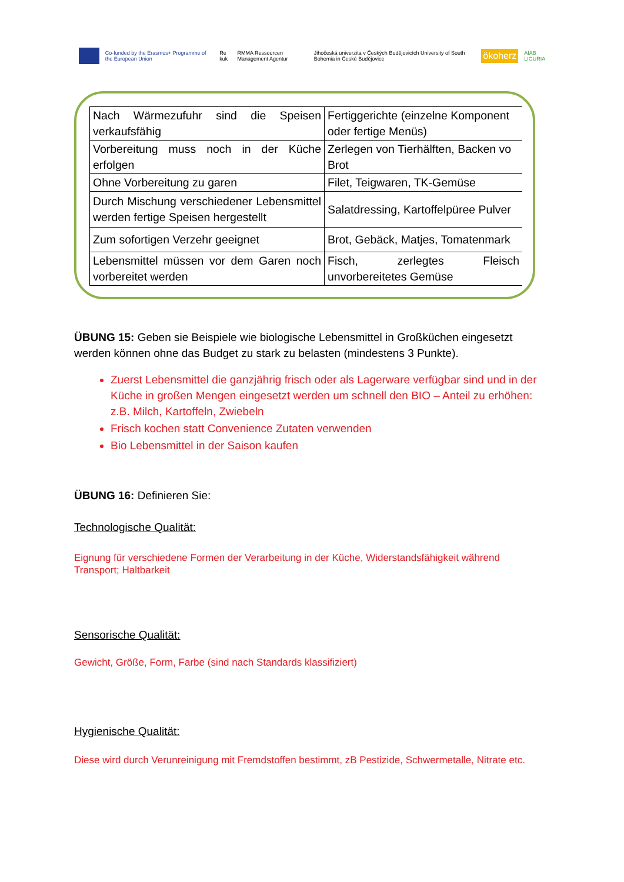Co-funded by the Erasmus+ Programme of the European Union Re kuk RMMA Ressourcen Management Agentur Jihočeská univerzita v Českých Budějovicích University of South Bohemia in České Budějovice ökoherz AIAB LIGURIA
| Nach Wärmezufuhr sind die Speisen verkaufsfähig | Fertiggerichte (einzelne Komponent oder fertige Menüs) |
| Vorbereitung muss noch in der Küche erfolgen | Zerlegen von Tierhälften, Backen vo Brot |
| Ohne Vorbereitung zu garen | Filet, Teigwaren, TK-Gemüse |
| Durch Mischung verschiedener Lebensmittel werden fertige Speisen hergestellt | Salatdressing, Kartoffelpüree Pulver |
| Zum sofortigen Verzehr geeignet | Brot, Gebäck, Matjes, Tomatenmark |
| Lebensmittel müssen vor dem Garen noch vorbereitet werden | Fisch, zerlegtes Fleisch unvorbereitetes Gemüse |
ÜBUNG 15: Geben sie Beispiele wie biologische Lebensmittel in Großküchen eingesetzt werden können ohne das Budget zu stark zu belasten (mindestens 3 Punkte).
Zuerst Lebensmittel die ganzjährig frisch oder als Lagerware verfügbar sind und in der Küche in großen Mengen eingesetzt werden um schnell den BIO – Anteil zu erhöhen: z.B. Milch, Kartoffeln, Zwiebeln
Frisch kochen statt Convenience Zutaten verwenden
Bio Lebensmittel in der Saison kaufen
ÜBUNG 16: Definieren Sie:
Technologische Qualität:
Eignung für verschiedene Formen der Verarbeitung in der Küche, Widerstandsfähigkeit während Transport; Haltbarkeit
Sensorische Qualität:
Gewicht, Größe, Form, Farbe (sind nach Standards klassifiziert)
Hygienische Qualität:
Diese wird durch Verunreinigung mit Fremdstoffen bestimmt, zB Pestizide, Schwermetalle, Nitrate etc.